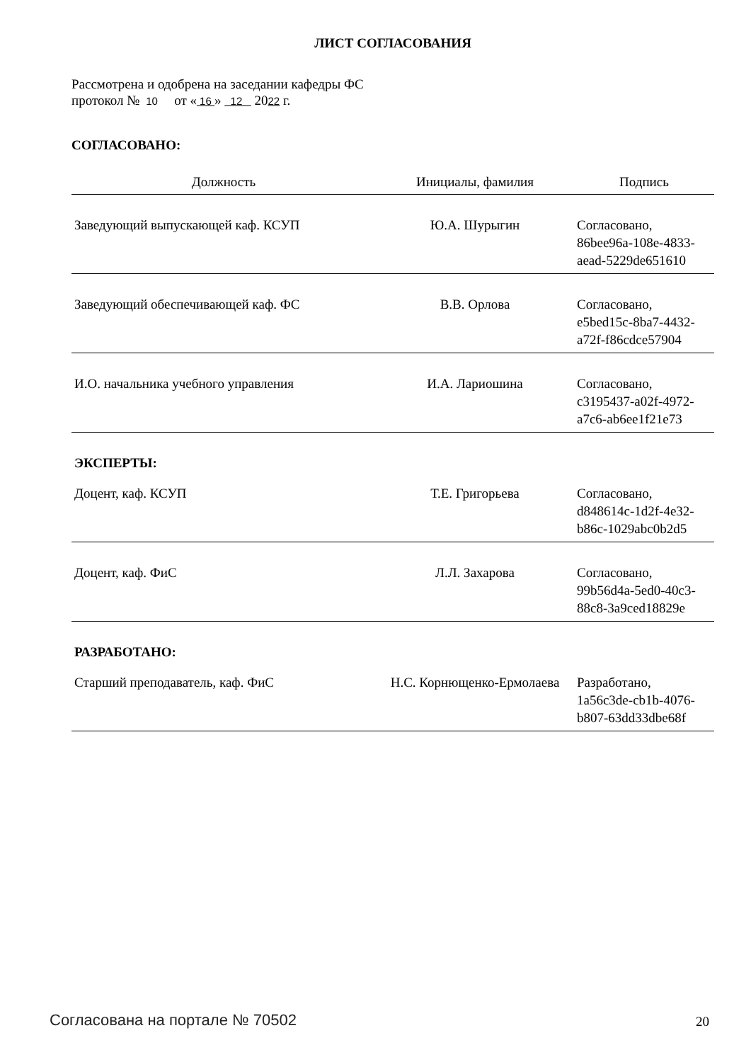ЛИСТ СОГЛАСОВАНИЯ
Рассмотрена и одобрена на заседании кафедры ФС
протокол № 10 от « 16 » 12 2022 г.
СОГЛАСОВАНО:
| Должность | Инициалы, фамилия | Подпись |
| --- | --- | --- |
| Заведующий выпускающей каф. КСУП | Ю.А. Шурыгин | Согласовано, 86bee96a-108e-4833- aead-5229de651610 |
| Заведующий обеспечивающей каф. ФС | В.В. Орлова | Согласовано, e5bed15c-8ba7-4432- a72f-f86cdce57904 |
| И.О. начальника учебного управления | И.А. Лариошина | Согласовано, c3195437-a02f-4972- a7c6-ab6ee1f21e73 |
| ЭКСПЕРТЫ: | | |
| Доцент, каф. КСУП | Т.Е. Григорьева | Согласовано, d848614c-1d2f-4e32- b86c-1029abc0b2d5 |
| Доцент, каф. ФиС | Л.Л. Захарова | Согласовано, 99b56d4a-5ed0-40c3- 88c8-3a9ced18829e |
| РАЗРАБОТАНО: | | |
| Старший преподаватель, каф. ФиС | Н.С. Корнющенко-Ермолаева | Разработано, 1a56c3de-cb1b-4076- b807-63dd33dbe68f |
Согласована на портале № 70502 20